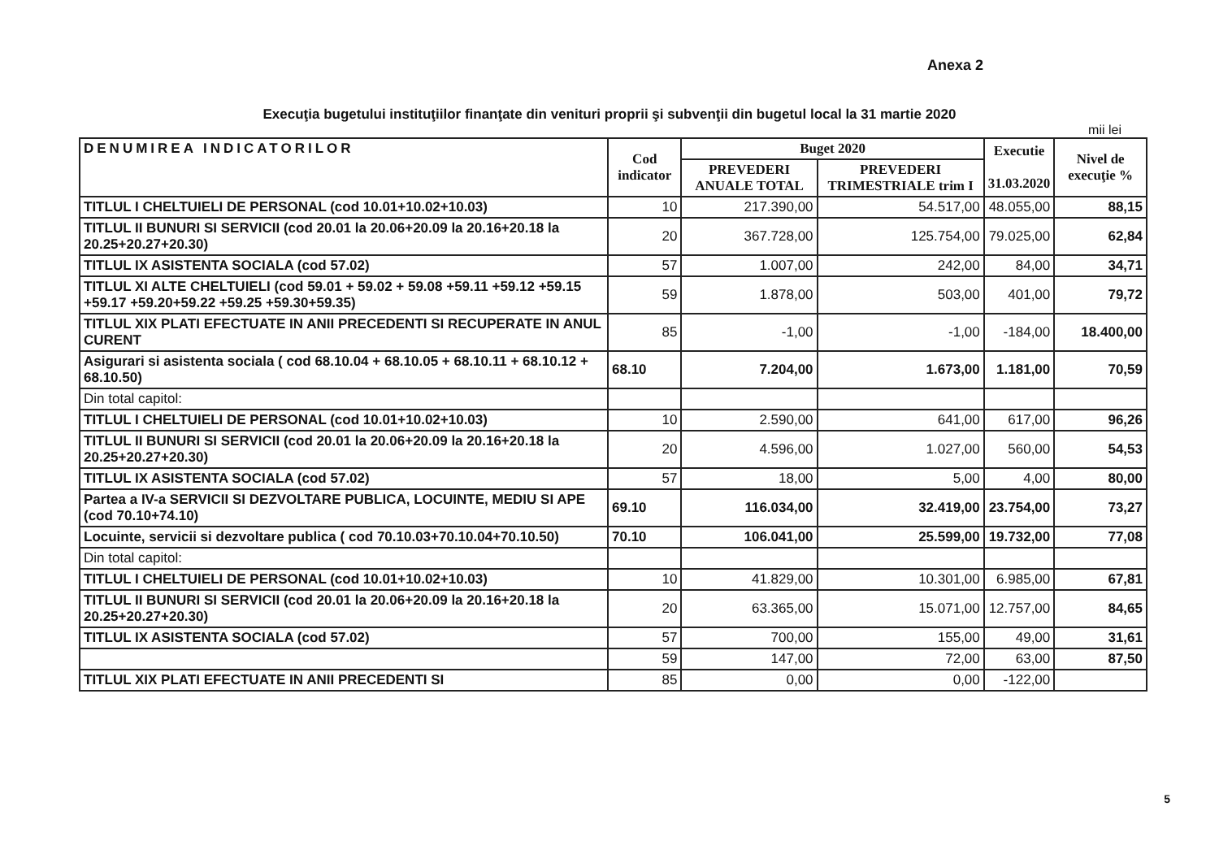Anexa 2
Execuţia bugetului instituţiilor finanţate din venituri proprii şi subvenţii din bugetul local la 31 martie 2020
mii lei
| DENUMIREA INDICATORILOR | Cod indicator | Buget 2020 | | Executie 31.03.2020 | Nivel de execuţie % |
| --- | --- | --- | --- | --- | --- |
| | | PREVEDERI ANUALE TOTAL | PREVEDERI TRIMESTRIALE trim I | | |
| TITLUL I CHELTUIELI DE PERSONAL (cod 10.01+10.02+10.03) | 10 | 217.390,00 | 54.517,00 | 48.055,00 | 88,15 |
| TITLUL II BUNURI SI SERVICII (cod 20.01 la 20.06+20.09 la 20.16+20.18 la 20.25+20.27+20.30) | 20 | 367.728,00 | 125.754,00 | 79.025,00 | 62,84 |
| TITLUL IX ASISTENTA SOCIALA (cod 57.02) | 57 | 1.007,00 | 242,00 | 84,00 | 34,71 |
| TITLUL XI ALTE CHELTUIELI (cod 59.01 + 59.02 + 59.08 +59.11 +59.12 +59.15 +59.17 +59.20+59.22 +59.25 +59.30+59.35) | 59 | 1.878,00 | 503,00 | 401,00 | 79,72 |
| TITLUL XIX PLATI EFECTUATE IN ANII PRECEDENTI SI RECUPERATE IN ANUL CURENT | 85 | -1,00 | -1,00 | -184,00 | 18.400,00 |
| Asigurari si asistenta sociala ( cod 68.10.04 + 68.10.05 + 68.10.11 + 68.10.12 + 68.10.50) | 68.10 | 7.204,00 | 1.673,00 | 1.181,00 | 70,59 |
| Din total capitol: | | | | | |
| TITLUL I CHELTUIELI DE PERSONAL (cod 10.01+10.02+10.03) | 10 | 2.590,00 | 641,00 | 617,00 | 96,26 |
| TITLUL II BUNURI SI SERVICII (cod 20.01 la 20.06+20.09 la 20.16+20.18 la 20.25+20.27+20.30) | 20 | 4.596,00 | 1.027,00 | 560,00 | 54,53 |
| TITLUL IX ASISTENTA SOCIALA (cod 57.02) | 57 | 18,00 | 5,00 | 4,00 | 80,00 |
| Partea a IV-a SERVICII SI DEZVOLTARE PUBLICA, LOCUINTE, MEDIU SI APE (cod 70.10+74.10) | 69.10 | 116.034,00 | 32.419,00 | 23.754,00 | 73,27 |
| Locuinte, servicii si dezvoltare publica ( cod 70.10.03+70.10.04+70.10.50) | 70.10 | 106.041,00 | 25.599,00 | 19.732,00 | 77,08 |
| Din total capitol: | | | | | |
| TITLUL I CHELTUIELI DE PERSONAL (cod 10.01+10.02+10.03) | 10 | 41.829,00 | 10.301,00 | 6.985,00 | 67,81 |
| TITLUL II BUNURI SI SERVICII (cod 20.01 la 20.06+20.09 la 20.16+20.18 la 20.25+20.27+20.30) | 20 | 63.365,00 | 15.071,00 | 12.757,00 | 84,65 |
| TITLUL IX ASISTENTA SOCIALA (cod 57.02) | 57 | 700,00 | 155,00 | 49,00 | 31,61 |
| | 59 | 147,00 | 72,00 | 63,00 | 87,50 |
| TITLUL XIX PLATI EFECTUATE IN ANII PRECEDENTI SI | 85 | 0,00 | 0,00 | -122,00 | |
5